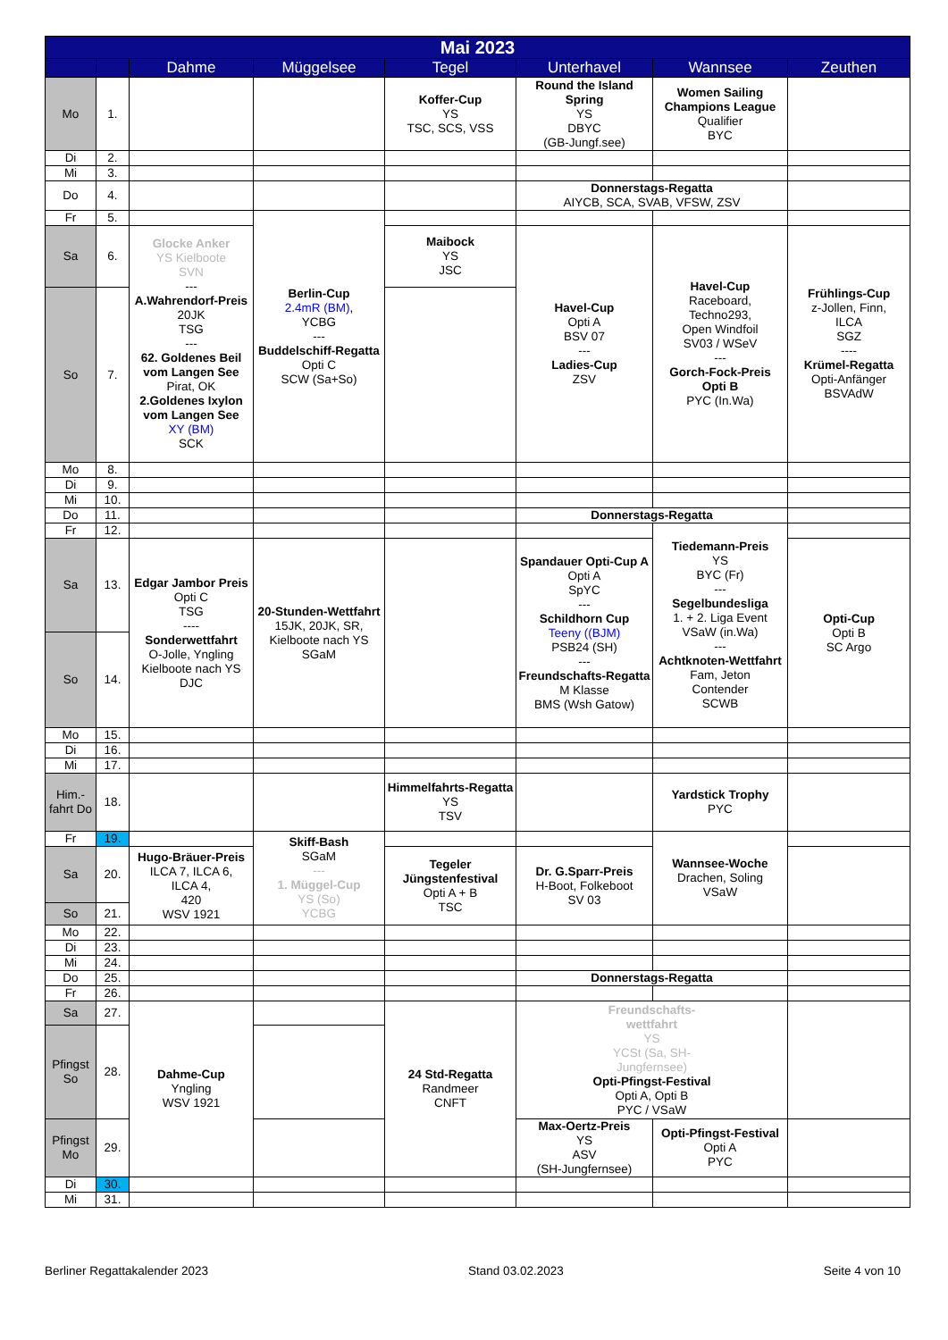| Mai 2023 | | | | | | | |
| --- | --- | --- | --- | --- | --- | --- | --- |
| | | Dahme | Müggelsee | Tegel | Unterhavel | Wannsee | Zeuthen |
| Mo | 1. | | | Koffer-Cup YS TSC, SCS, VSS | Round the Island Spring YS DBYC (GB-Jungf.see) | Women Sailing Champions League Qualifier BYC | |
| Di | 2. | | | | | | |
| Mi | 3. | | | | | | |
| Do | 4. | | | | Donnerstags-Regatta AIYCB, SCA, SVAB, VFSW, ZSV | | |
| Fr | 5. | | Berlin-Cup 2.4mR (BM) , YCBG --- Buddelschiff-Regatta Opti C SCW (Sa+So) | | | | |
| Sa | 6. | Glocke Anker YS Kielboote SVN --- A.Wahrendorf-Preis 20JK TSG --- 62. Goldenes Beil vom Langen See Pirat, OK 2.Goldenes Ixylon vom Langen See XY (BM) SCK | | Maibock YS JSC | Havel-Cup Opti A BSV 07 --- Ladies-Cup ZSV | Havel-Cup Raceboard, Techno293, Open Windfoil SV03 / WSeV --- Gorch-Fock-Preis Opti B PYC (In.Wa) | Frühlings-Cup z-Jollen, Finn, ILCA SGZ ---- Krümel-Regatta Opti-Anfänger BSVAdW |
| So | 7. | | | | | | |
| Mo | 8. | | | | | | |
| Di | 9. | | | | | | |
| Mi | 10. | | | | | | |
| Do | 11. | | | | Donnerstags-Regatta | | |
| Fr | 12. | | | | | Tiedemann-Preis YS BYC (Fr) --- Segelbundesliga 1. + 2. Liga Event VSaW (in.Wa) --- Achtknoten-Wettfahrt Fam, Jeton Contender SCWB | |
| Sa | 13. | Edgar Jambor Preis Opti C TSG ---- Sonderwettfahrt O-Jolle, Yngling Kielboote nach YS DJC | 20-Stunden-Wettfahrt 15JK, 20JK, SR, Kielboote nach YS SGaM | | Spandauer Opti-Cup A Opti A SpYC --- Schildhorn Cup Teeny ((BJM) PSB24 (SH) --- Freundschafts-Regatta M Klasse BMS (Wsh Gatow) | | Opti-Cup Opti B SC Argo |
| So | 14. | | | | | | |
| Mo | 15. | | | | | | |
| Di | 16. | | | | | | |
| Mi | 17. | | | | | | |
| Him.-fahrt Do | 18. | | | Himmelfahrts-Regatta YS TSV | | Yardstick Trophy PYC | |
| Fr | 19. | | Skiff-Bash SGaM --- 1. Müggel-Cup YS (So) YCBG | | | Wannsee-Woche Drachen, Soling VSaW | |
| Sa | 20. | Hugo-Bräuer-Preis ILCA 7, ILCA 6, ILCA 4, 420 WSV 1921 | | Tegeler Jüngstenfestival Opti A + B TSC | Dr. G.Sparr-Preis H-Boot, Folkeboot SV 03 | | |
| So | 21. | | | | | | |
| Mo | 22. | | | | | | |
| Di | 23. | | | | | | |
| Mi | 24. | | | | | | |
| Do | 25. | | | | Donnerstags-Regatta | | |
| Fr | 26. | | | | | | |
| Sa | 27. | Dahme-Cup Yngling WSV 1921 | | 24 Std-Regatta Randmeer CNFT | Freundschafts- wettfahrt YS YCSt (Sa, SH- Jungfernsee) Opti-Pfingst-Festival Opti A, Opti B PYC / VSaW | | |
| Pfingst So | 28. | | | | | | |
| Pfingst Mo | 29. | | | | Max-Oertz-Preis YS ASV (SH-Jungfernsee) | Opti-Pfingst-Festival Opti A PYC | |
| Di | 30. | | | | | | |
| Mi | 31. | | | | | | |
Berliner Regattakalender 2023 Stand 03.02.2023 Seite 4 von 10